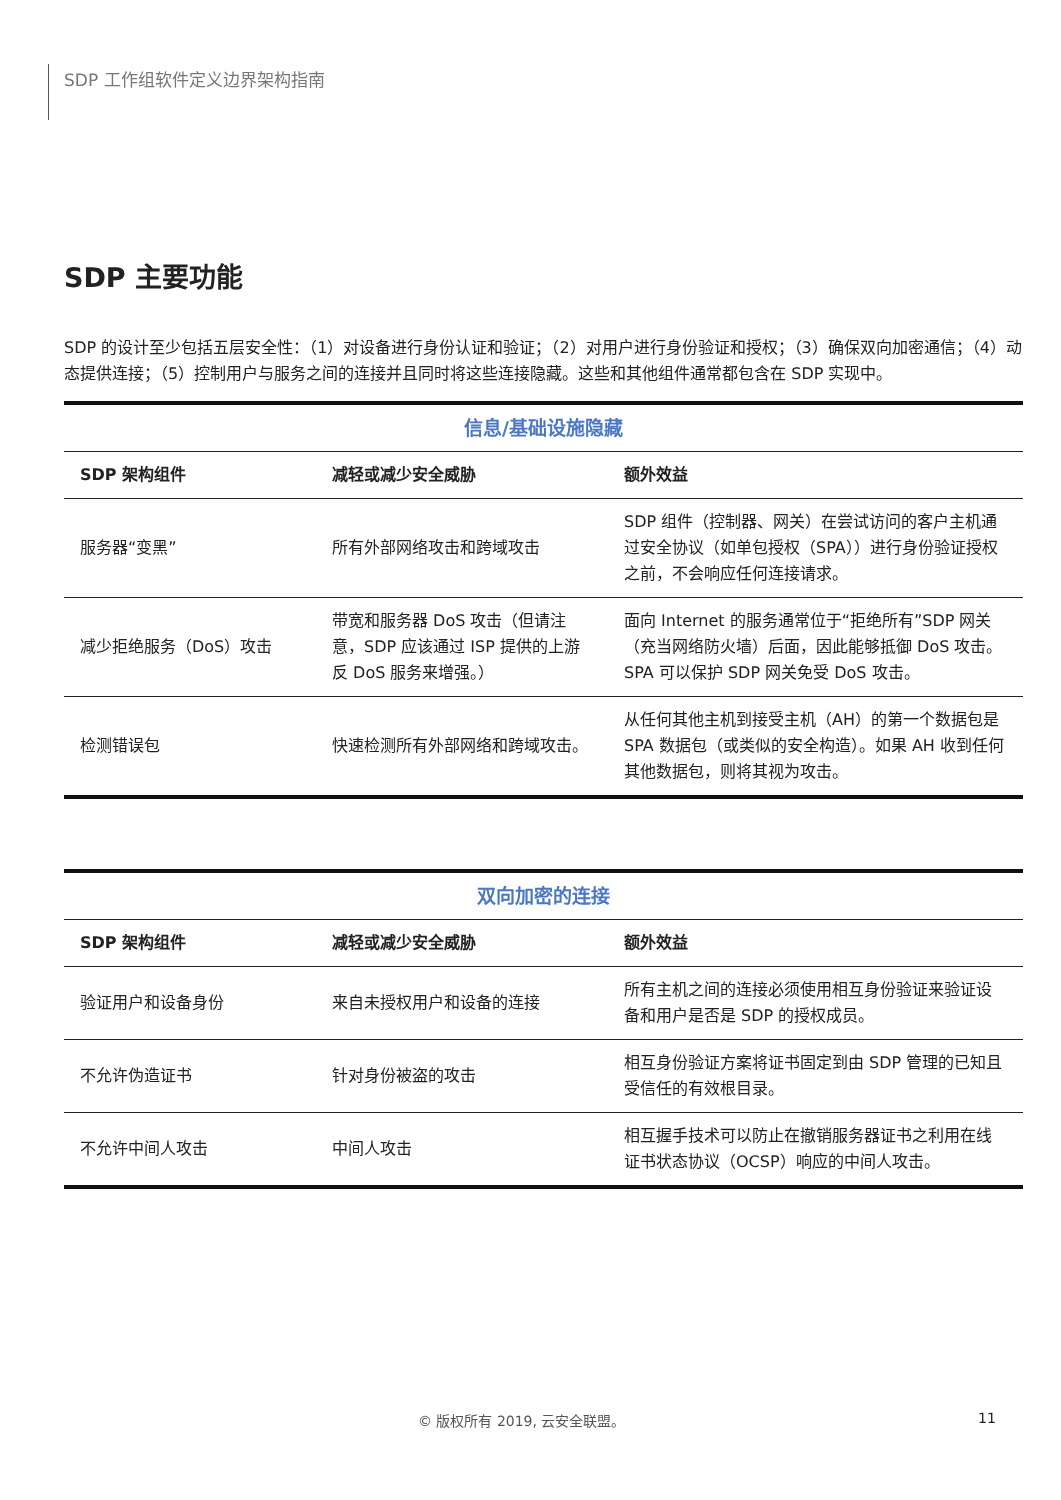SDP 工作组软件定义边界架构指南
SDP 主要功能
SDP 的设计至少包括五层安全性：（1）对设备进行身份认证和验证；（2）对用户进行身份验证和授权；（3）确保双向加密通信；（4）动态提供连接；（5）控制用户与服务之间的连接并且同时将这些连接隐藏。这些和其他组件通常都包含在 SDP 实现中。
| 信息/基础设施隐藏 | | |
| --- | --- | --- |
| SDP 架构组件 | 减轻或减少安全威胁 | 额外效益 |
| 服务器“变黑” | 所有外部网络攻击和跨域攻击 | SDP 组件（控制器、网关）在尝试访问的客户主机通过安全协议（如单包授权（SPA））进行身份验证授权之前，不会响应任何连接请求。 |
| 减少拒绝服务（DoS）攻击 | 带宽和服务器 DoS 攻击（但请注意，SDP 应该通过 ISP 提供的上游反 DoS 服务来增强。） | 面向 Internet 的服务通常位于“拒绝所有”SDP 网关（充当网络防火墙）后面，因此能够抵御 DoS 攻击。 SPA 可以保护 SDP 网关免受 DoS 攻击。 |
| 检测错误包 | 快速检测所有外部网络和跨域攻击。 | 从任何其他主机到接受主机（AH）的第一个数据包是 SPA 数据包（或类似的安全构造）。如果 AH 收到任何其他数据包，则将其视为攻击。 |
| 双向加密的连接 | | |
| --- | --- | --- |
| SDP 架构组件 | 减轻或减少安全威胁 | 额外效益 |
| 验证用户和设备身份 | 来自未授权用户和设备的连接 | 所有主机之间的连接必须使用相互身份验证来验证设备和用户是否是 SDP 的授权成员。 |
| 不允许伪造证书 | 针对身份被盗的攻击 | 相互身份验证方案将证书固定到由 SDP 管理的已知且受信任的有效根目录。 |
| 不允许中间人攻击 | 中间人攻击 | 相互握手技术可以防止在撤销服务器证书之利用在线证书状态协议（OCSP）响应的中间人攻击。 |
© 版权所有 2019, 云安全联盟。 11